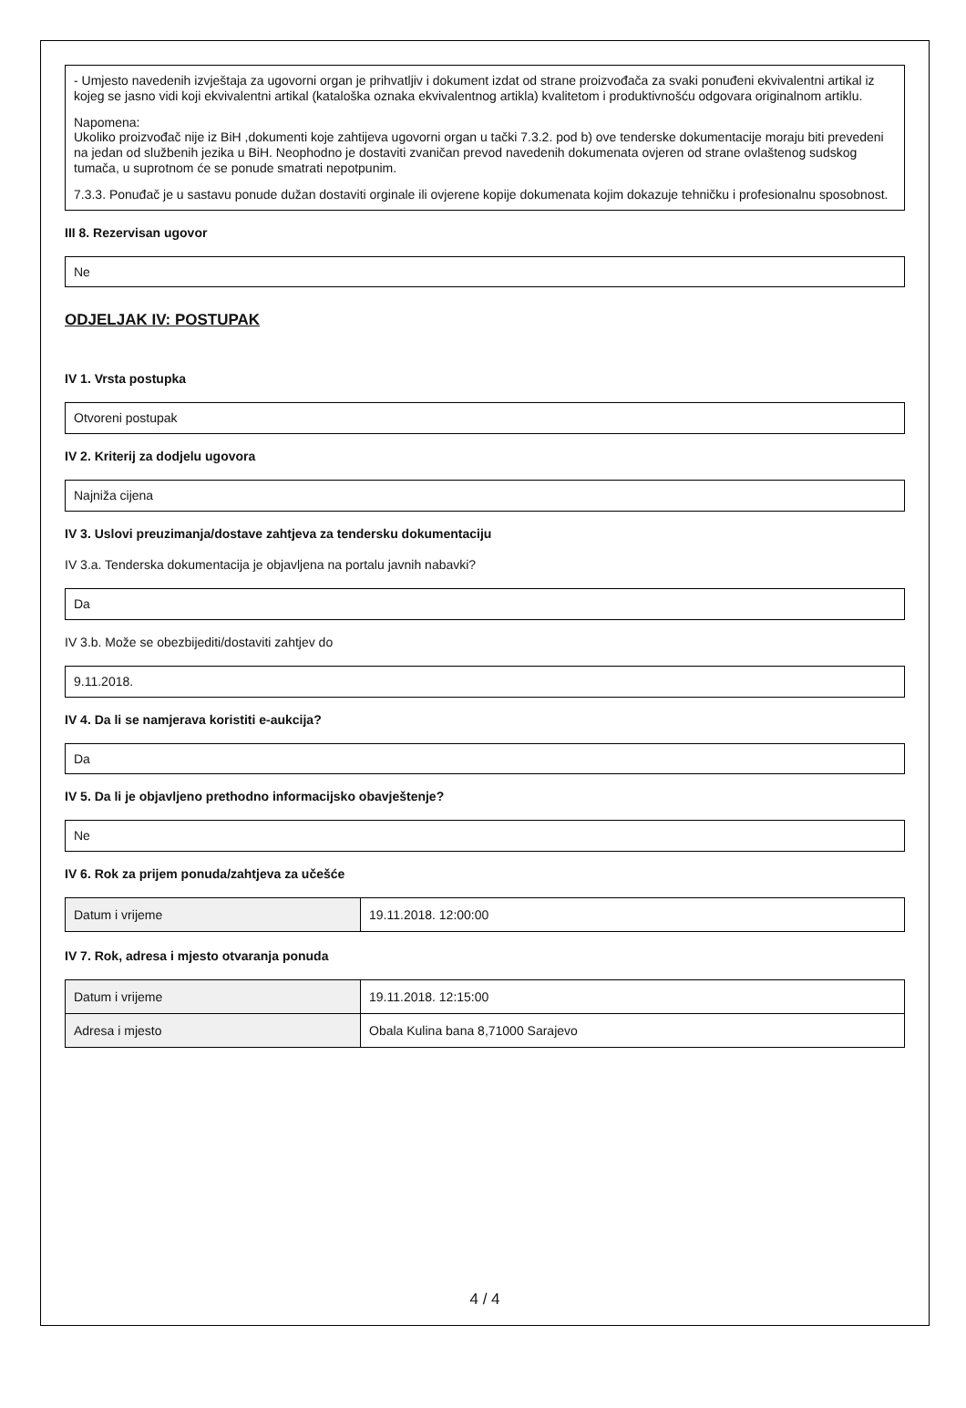- Umjesto navedenih izvještaja za ugovorni organ je prihvatljiv i dokument izdat od strane proizvođača za svaki ponuđeni ekvivalentni artikal iz kojeg se jasno vidi koji ekvivalentni artikal (kataloška oznaka ekvivalentnog artikla) kvalitetom i produktivnošću odgovara originalnom artiklu.
Napomena:
Ukoliko proizvođač nije iz BiH ,dokumenti koje zahtijeva ugovorni organ u tački 7.3.2. pod b) ove tenderske dokumentacije moraju biti prevedeni na jedan od službenih jezika u BiH. Neophodno je dostaviti zvaničan prevod navedenih dokumenata ovjeren od strane ovlaštenog sudskog tumača, u suprotnom će se ponude smatrati nepotpunim.
7.3.3. Ponuđač je u sastavu ponude dužan dostaviti orginale ili ovjerene kopije dokumenata kojim dokazuje tehničku i profesionalnu sposobnost.
III 8. Rezervisan ugovor
Ne
ODJELJAK IV: POSTUPAK
IV 1. Vrsta postupka
Otvoreni postupak
IV 2. Kriterij za dodjelu ugovora
Najniža cijena
IV 3. Uslovi preuzimanja/dostave zahtjeva za tendersku dokumentaciju
IV 3.a. Tenderska dokumentacija je objavljena na portalu javnih nabavki?
Da
IV 3.b. Može se obezbijediti/dostaviti zahtjev do
9.11.2018.
IV 4. Da li se namjerava koristiti e-aukcija?
Da
IV 5. Da li je objavljeno prethodno informacijsko obavještenje?
Ne
IV 6. Rok za prijem ponuda/zahtjeva za učešće
| Datum i vrijeme | 19.11.2018. 12:00:00 |
IV 7. Rok, adresa i mjesto otvaranja ponuda
| Datum i vrijeme | 19.11.2018. 12:15:00 |
| Adresa i mjesto | Obala Kulina bana 8,71000 Sarajevo |
4 / 4